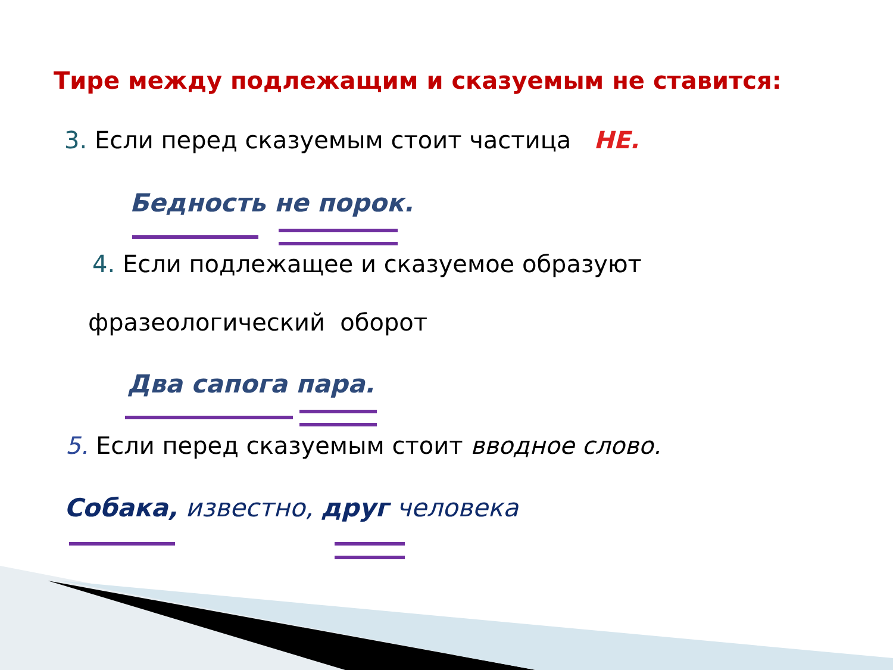Тире между подлежащим и сказуемым не ставится:
3. Если перед сказуемым стоит частица НЕ.
Бедность не порок.
4. Если подлежащее и сказуемое образуют
фразеологический оборот
Два сапога пара.
5. Если перед сказуемым стоит вводное слово.
Собака, известно, друг человека